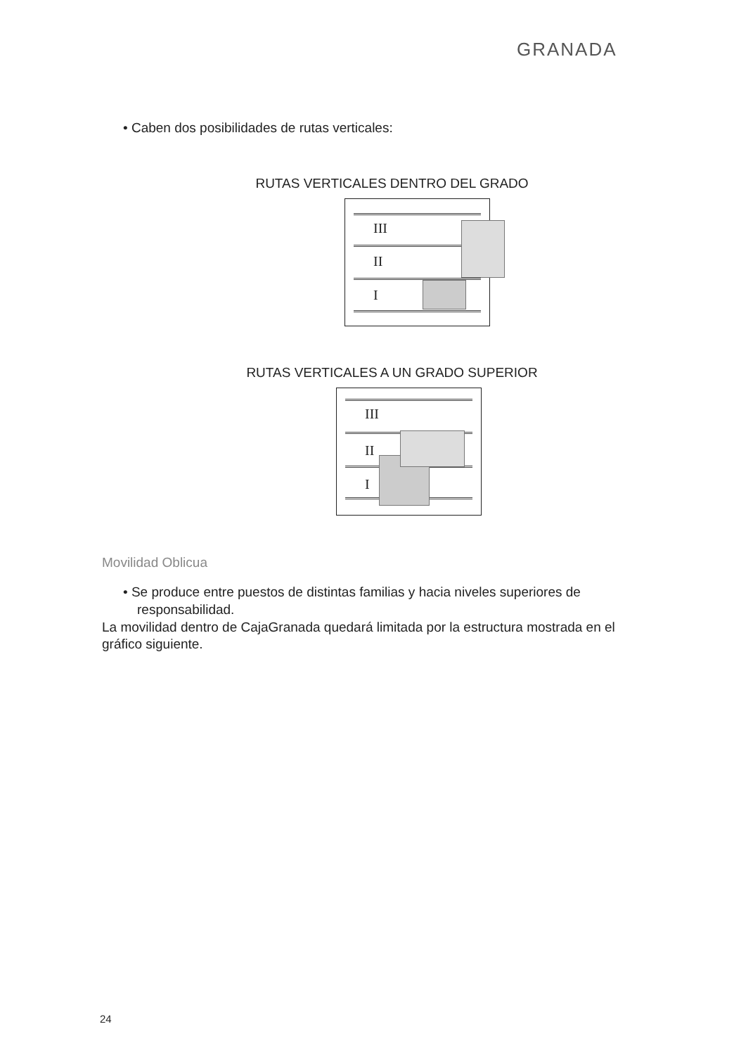GRANADA
• Caben dos posibilidades de rutas verticales:
RUTAS VERTICALES DENTRO DEL GRADO
III
II
I
RUTAS VERTICALES A UN GRADO SUPERIOR
III
II
I
Movilidad Oblicua
• Se produce entre puestos de distintas familias y hacia niveles superiores de responsabilidad.
La movilidad dentro de CajaGranada quedará limitada por la estructura mostrada en el gráfico siguiente.
24